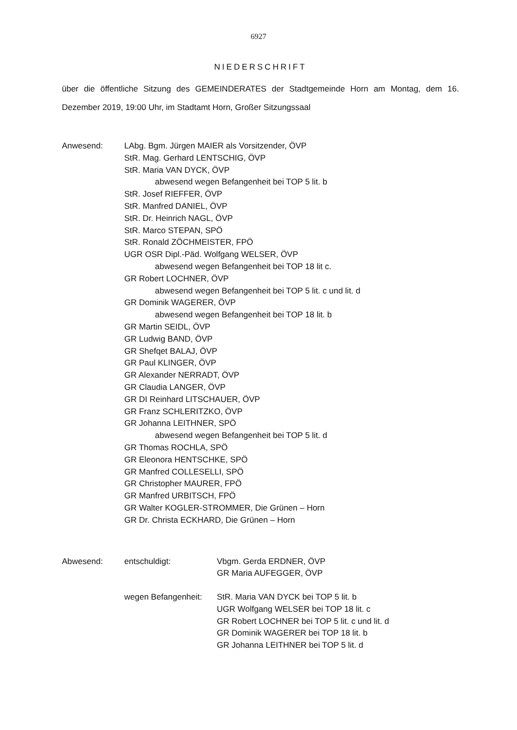6927
NIEDERSCHRIFT
über die öffentliche Sitzung des GEMEINDERATES der Stadtgemeinde Horn am Montag, dem 16. Dezember 2019, 19:00 Uhr, im Stadtamt Horn, Großer Sitzungssaal
Anwesend: LAbg. Bgm. Jürgen MAIER als Vorsitzender, ÖVP
StR. Mag. Gerhard LENTSCHIG, ÖVP
StR. Maria VAN DYCK, ÖVP
abwesend wegen Befangenheit bei TOP 5 lit. b
StR. Josef RIEFFER, ÖVP
StR. Manfred DANIEL, ÖVP
StR. Dr. Heinrich NAGL, ÖVP
StR. Marco STEPAN, SPÖ
StR. Ronald ZÖCHMEISTER, FPÖ
UGR OSR Dipl.-Päd. Wolfgang WELSER, ÖVP
abwesend wegen Befangenheit bei TOP 18 lit c.
GR Robert LOCHNER, ÖVP
abwesend wegen Befangenheit bei TOP 5 lit. c und lit. d
GR Dominik WAGERER, ÖVP
abwesend wegen Befangenheit bei TOP 18 lit. b
GR Martin SEIDL, ÖVP
GR Ludwig BAND, ÖVP
GR Shefqet BALAJ, ÖVP
GR Paul KLINGER, ÖVP
GR Alexander NERRADT, ÖVP
GR Claudia LANGER, ÖVP
GR DI Reinhard LITSCHAUER, ÖVP
GR Franz SCHLERITZKO, ÖVP
GR Johanna LEITHNER, SPÖ
abwesend wegen Befangenheit bei TOP 5 lit. d
GR Thomas ROCHLA, SPÖ
GR Eleonora HENTSCHKE, SPÖ
GR Manfred COLLESELLI, SPÖ
GR Christopher MAURER, FPÖ
GR Manfred URBITSCH, FPÖ
GR Walter KOGLER-STROMMER, Die Grünen – Horn
GR Dr. Christa ECKHARD, Die Grünen – Horn
Abwesend:
entschuldigt: Vbgm. Gerda ERDNER, ÖVP
GR Maria AUFEGGER, ÖVP
wegen Befangenheit:
StR. Maria VAN DYCK bei TOP 5 lit. b
UGR Wolfgang WELSER bei TOP 18 lit. c
GR Robert LOCHNER bei TOP 5 lit. c und lit. d
GR Dominik WAGERER bei TOP 18 lit. b
GR Johanna LEITHNER bei TOP 5 lit. d